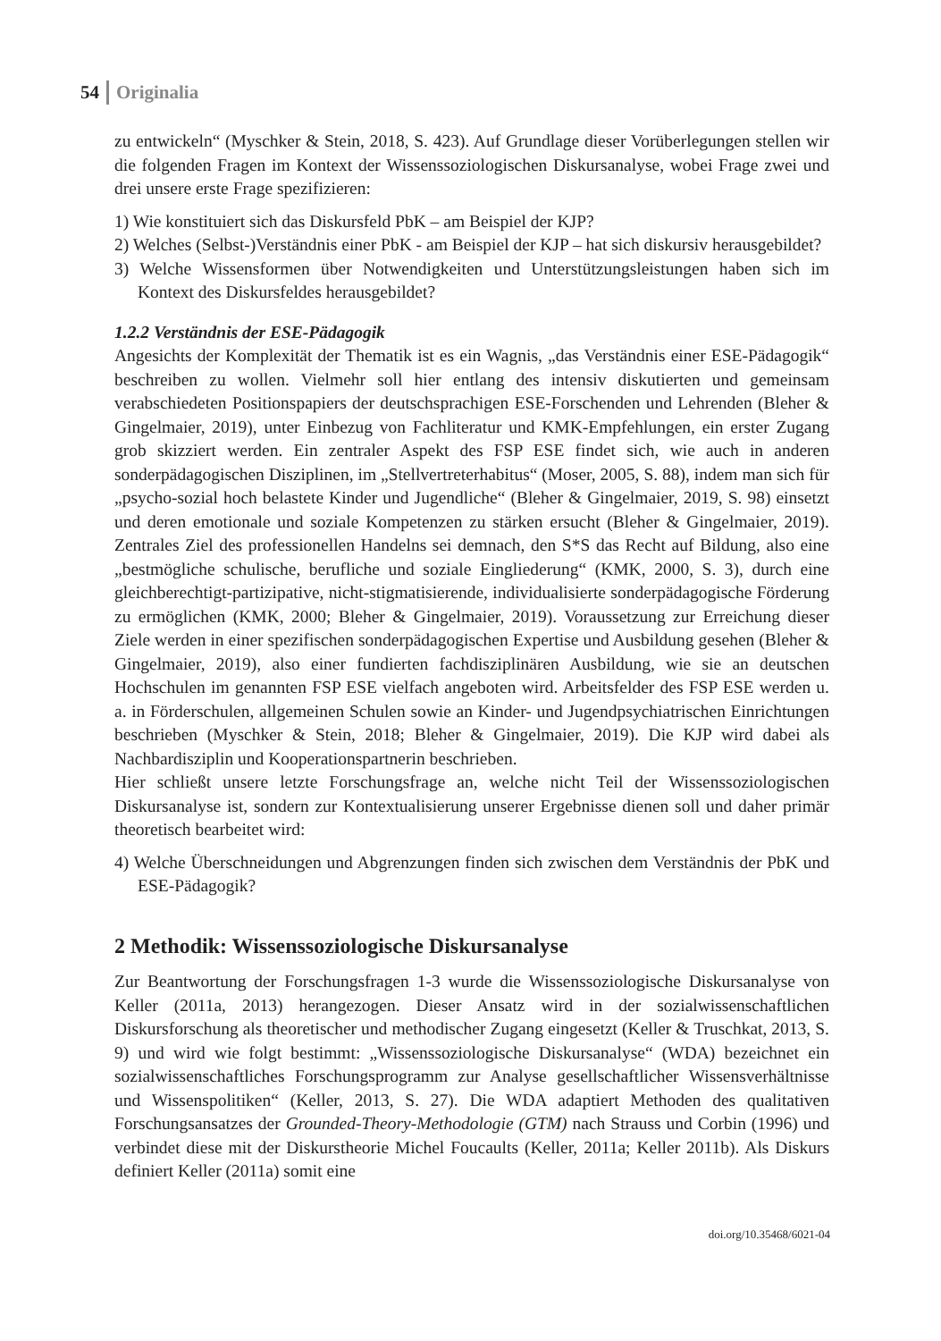54 Originalia
zu entwickeln“ (Myschker & Stein, 2018, S. 423). Auf Grundlage dieser Vorüberlegungen stellen wir die folgenden Fragen im Kontext der Wissenssoziologischen Diskursanalyse, wobei Frage zwei und drei unsere erste Frage spezifizieren:
1) Wie konstituiert sich das Diskursfeld PbK – am Beispiel der KJP?
2) Welches (Selbst-)Verständnis einer PbK - am Beispiel der KJP – hat sich diskursiv herausgebildet?
3) Welche Wissensformen über Notwendigkeiten und Unterstützungsleistungen haben sich im Kontext des Diskursfeldes herausgebildet?
1.2.2 Verständnis der ESE-Pädagogik
Angesichts der Komplexität der Thematik ist es ein Wagnis, „das Verständnis einer ESE-Pädagogik“ beschreiben zu wollen. Vielmehr soll hier entlang des intensiv diskutierten und gemeinsam verabschiedeten Positionspapiers der deutschsprachigen ESE-Forschenden und Lehrenden (Bleher & Gingelmaier, 2019), unter Einbezug von Fachliteratur und KMK-Empfehlungen, ein erster Zugang grob skizziert werden. Ein zentraler Aspekt des FSP ESE findet sich, wie auch in anderen sonderpädagogischen Disziplinen, im „Stellvertreterhabitus“ (Moser, 2005, S. 88), indem man sich für „psycho-sozial hoch belastete Kinder und Jugendliche“ (Bleher & Gingelmaier, 2019, S. 98) einsetzt und deren emotionale und soziale Kompetenzen zu stärken ersucht (Bleher & Gingelmaier, 2019). Zentrales Ziel des professionellen Handelns sei demnach, den S*S das Recht auf Bildung, also eine „bestmögliche schulische, berufliche und soziale Eingliederung“ (KMK, 2000, S. 3), durch eine gleichberechtigt-partizipative, nicht-stigmatisierende, individualisierte sonderpädagogische Förderung zu ermöglichen (KMK, 2000; Bleher & Gingelmaier, 2019). Voraussetzung zur Erreichung dieser Ziele werden in einer spezifischen sonderpädagogischen Expertise und Ausbildung gesehen (Bleher & Gingelmaier, 2019), also einer fundierten fachdisziplinären Ausbildung, wie sie an deutschen Hochschulen im genannten FSP ESE vielfach angeboten wird. Arbeitsfelder des FSP ESE werden u. a. in Förderschulen, allgemeinen Schulen sowie an Kinder- und Jugendpsychiatrischen Einrichtungen beschrieben (Myschker & Stein, 2018; Bleher & Gingelmaier, 2019). Die KJP wird dabei als Nachbardisziplin und Kooperationspartnerin beschrieben.
Hier schließt unsere letzte Forschungsfrage an, welche nicht Teil der Wissenssoziologischen Diskursanalyse ist, sondern zur Kontextualisierung unserer Ergebnisse dienen soll und daher primär theoretisch bearbeitet wird:
4) Welche Überschneidungen und Abgrenzungen finden sich zwischen dem Verständnis der PbK und ESE-Pädagogik?
2 Methodik: Wissenssoziologische Diskursanalyse
Zur Beantwortung der Forschungsfragen 1-3 wurde die Wissenssoziologische Diskursanalyse von Keller (2011a, 2013) herangezogen. Dieser Ansatz wird in der sozialwissenschaftlichen Diskursforschung als theoretischer und methodischer Zugang eingesetzt (Keller & Truschkat, 2013, S. 9) und wird wie folgt bestimmt: „Wissenssoziologische Diskursanalyse“ (WDA) bezeichnet ein sozialwissenschaftliches Forschungsprogramm zur Analyse gesellschaftlicher Wissensverhältnisse und Wissenspolitiken“ (Keller, 2013, S. 27). Die WDA adaptiert Methoden des qualitativen Forschungsansatzes der Grounded-Theory-Methodologie (GTM) nach Strauss und Corbin (1996) und verbindet diese mit der Diskurstheorie Michel Foucaults (Keller, 2011a; Keller 2011b). Als Diskurs definiert Keller (2011a) somit eine
doi.org/10.35468/6021-04